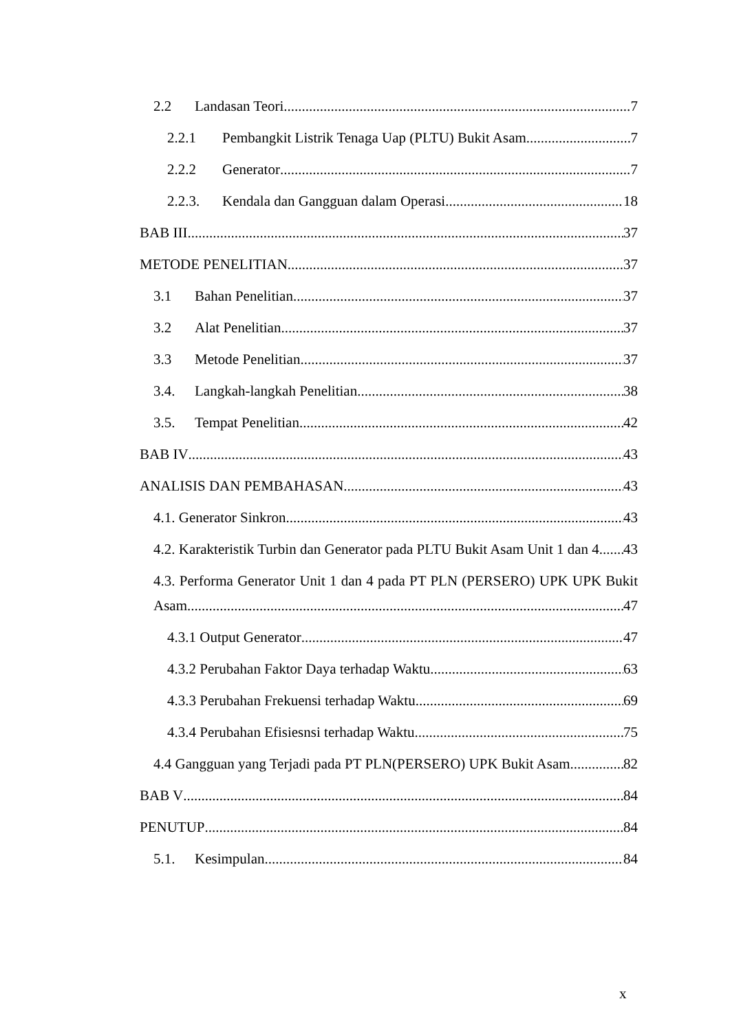2.2 Landasan Teori 7
2.2.1 Pembangkit Listrik Tenaga Uap (PLTU) Bukit Asam 7
2.2.2 Generator 7
2.2.3. Kendala dan Gangguan dalam Operasi 18
BAB III 37
METODE PENELITIAN 37
3.1 Bahan Penelitian 37
3.2 Alat Penelitian 37
3.3 Metode Penelitian 37
3.4. Langkah-langkah Penelitian 38
3.5. Tempat Penelitian 42
BAB IV 43
ANALISIS DAN PEMBAHASAN 43
4.1. Generator Sinkron 43
4.2. Karakteristik Turbin dan Generator pada PLTU Bukit Asam Unit 1 dan 4 43
4.3. Performa Generator Unit 1 dan 4 pada PT PLN (PERSERO) UPK UPK Bukit
Asam 47
4.3.1 Output Generator 47
4.3.2 Perubahan Faktor Daya terhadap Waktu 63
4.3.3 Perubahan Frekuensi terhadap Waktu 69
4.3.4 Perubahan Efisiesnsi terhadap Waktu 75
4.4 Gangguan yang Terjadi pada PT PLN(PERSERO) UPK Bukit Asam 82
BAB V 84
PENUTUP 84
5.1. Kesimpulan 84
x